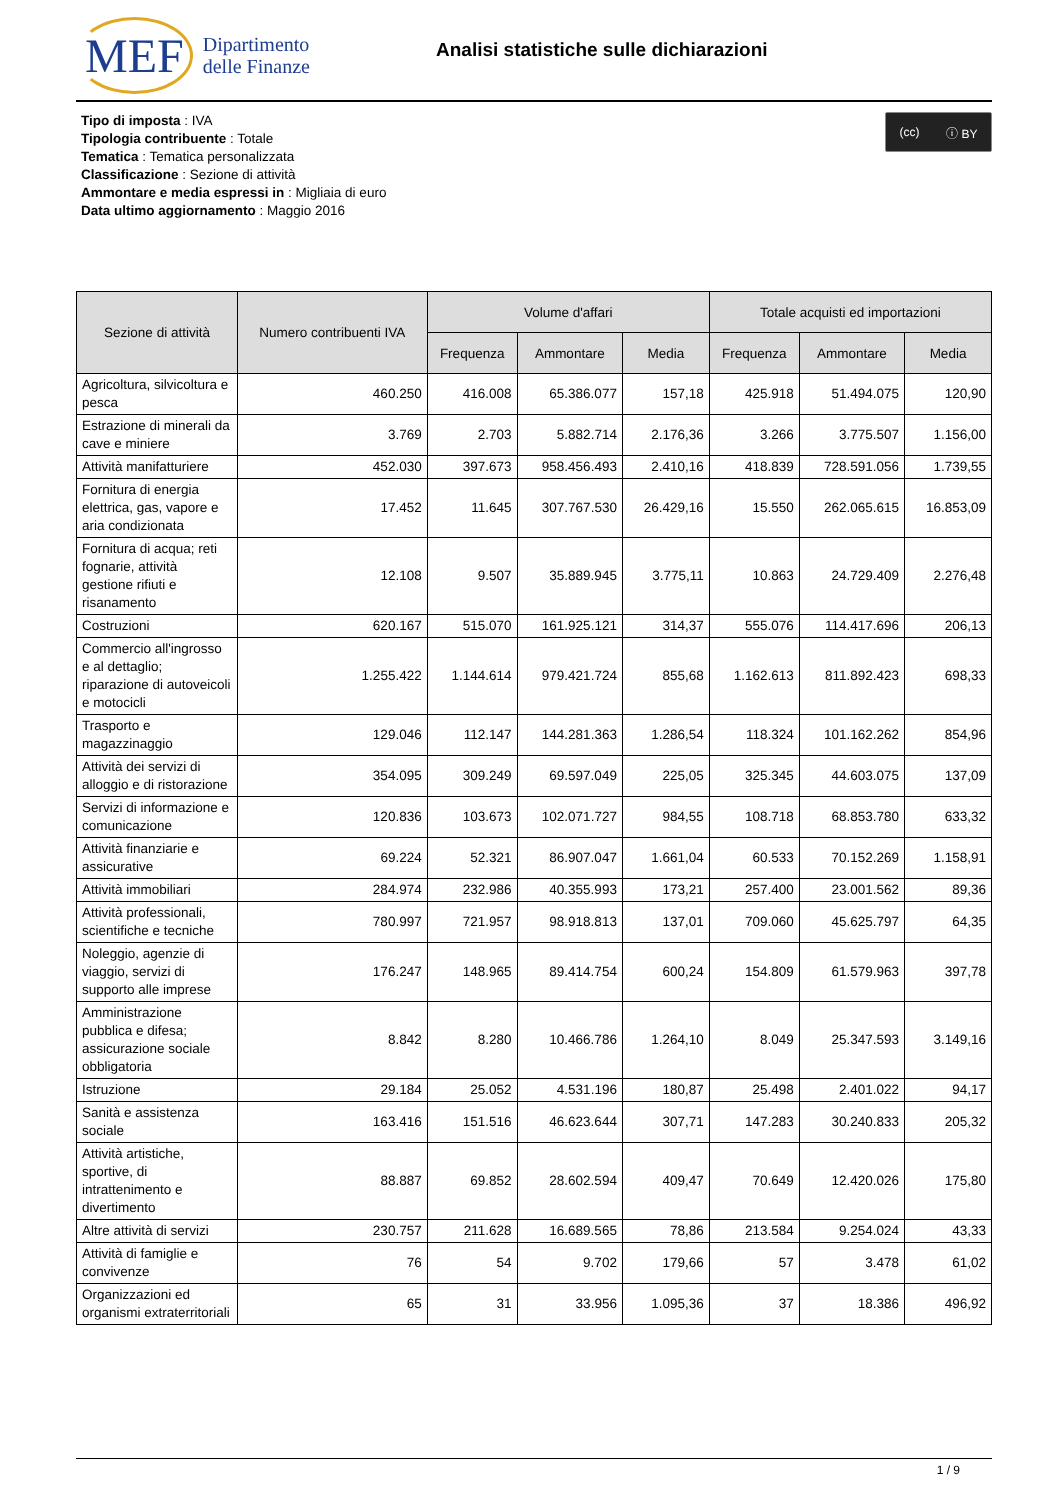MEF Dipartimento
delle Finanze
Analisi statistiche sulle dichiarazioni
Tipo di imposta : IVA
Tipologia contribuente : Totale
Tematica : Tematica personalizzata
Classificazione : Sezione di attività
Ammontare e media espressi in : Migliaia di euro
Data ultimo aggiornamento : Maggio 2016
(cc) ⓘ BY
| Sezione di attività | Numero contribuenti IVA | Volume d'affari | | | Totale acquisti ed importazioni | | |
| --- | --- | --- | --- | --- | --- | --- | --- |
| | | Frequenza | Ammontare | Media | Frequenza | Ammontare | Media |
| Agricoltura, silvicoltura e pesca | 460.250 | 416.008 | 65.386.077 | 157,18 | 425.918 | 51.494.075 | 120,90 |
| Estrazione di minerali da cave e miniere | 3.769 | 2.703 | 5.882.714 | 2.176,36 | 3.266 | 3.775.507 | 1.156,00 |
| Attività manifatturiere | 452.030 | 397.673 | 958.456.493 | 2.410,16 | 418.839 | 728.591.056 | 1.739,55 |
| Fornitura di energia elettrica, gas, vapore e aria condizionata | 17.452 | 11.645 | 307.767.530 | 26.429,16 | 15.550 | 262.065.615 | 16.853,09 |
| Fornitura di acqua; reti fognarie, attività gestione rifiuti e risanamento | 12.108 | 9.507 | 35.889.945 | 3.775,11 | 10.863 | 24.729.409 | 2.276,48 |
| Costruzioni | 620.167 | 515.070 | 161.925.121 | 314,37 | 555.076 | 114.417.696 | 206,13 |
| Commercio all'ingrosso e al dettaglio; riparazione di autoveicoli e motocicli | 1.255.422 | 1.144.614 | 979.421.724 | 855,68 | 1.162.613 | 811.892.423 | 698,33 |
| Trasporto e magazzinaggio | 129.046 | 112.147 | 144.281.363 | 1.286,54 | 118.324 | 101.162.262 | 854,96 |
| Attività dei servizi di alloggio e di ristorazione | 354.095 | 309.249 | 69.597.049 | 225,05 | 325.345 | 44.603.075 | 137,09 |
| Servizi di informazione e comunicazione | 120.836 | 103.673 | 102.071.727 | 984,55 | 108.718 | 68.853.780 | 633,32 |
| Attività finanziarie e assicurative | 69.224 | 52.321 | 86.907.047 | 1.661,04 | 60.533 | 70.152.269 | 1.158,91 |
| Attività immobiliari | 284.974 | 232.986 | 40.355.993 | 173,21 | 257.400 | 23.001.562 | 89,36 |
| Attività professionali, scientifiche e tecniche | 780.997 | 721.957 | 98.918.813 | 137,01 | 709.060 | 45.625.797 | 64,35 |
| Noleggio, agenzie di viaggio, servizi di supporto alle imprese | 176.247 | 148.965 | 89.414.754 | 600,24 | 154.809 | 61.579.963 | 397,78 |
| Amministrazione pubblica e difesa; assicurazione sociale obbligatoria | 8.842 | 8.280 | 10.466.786 | 1.264,10 | 8.049 | 25.347.593 | 3.149,16 |
| Istruzione | 29.184 | 25.052 | 4.531.196 | 180,87 | 25.498 | 2.401.022 | 94,17 |
| Sanità e assistenza sociale | 163.416 | 151.516 | 46.623.644 | 307,71 | 147.283 | 30.240.833 | 205,32 |
| Attività artistiche, sportive, di intrattenimento e divertimento | 88.887 | 69.852 | 28.602.594 | 409,47 | 70.649 | 12.420.026 | 175,80 |
| Altre attività di servizi | 230.757 | 211.628 | 16.689.565 | 78,86 | 213.584 | 9.254.024 | 43,33 |
| Attività di famiglie e convivenze | 76 | 54 | 9.702 | 179,66 | 57 | 3.478 | 61,02 |
| Organizzazioni ed organismi extraterritoriali | 65 | 31 | 33.956 | 1.095,36 | 37 | 18.386 | 496,92 |
1 / 9